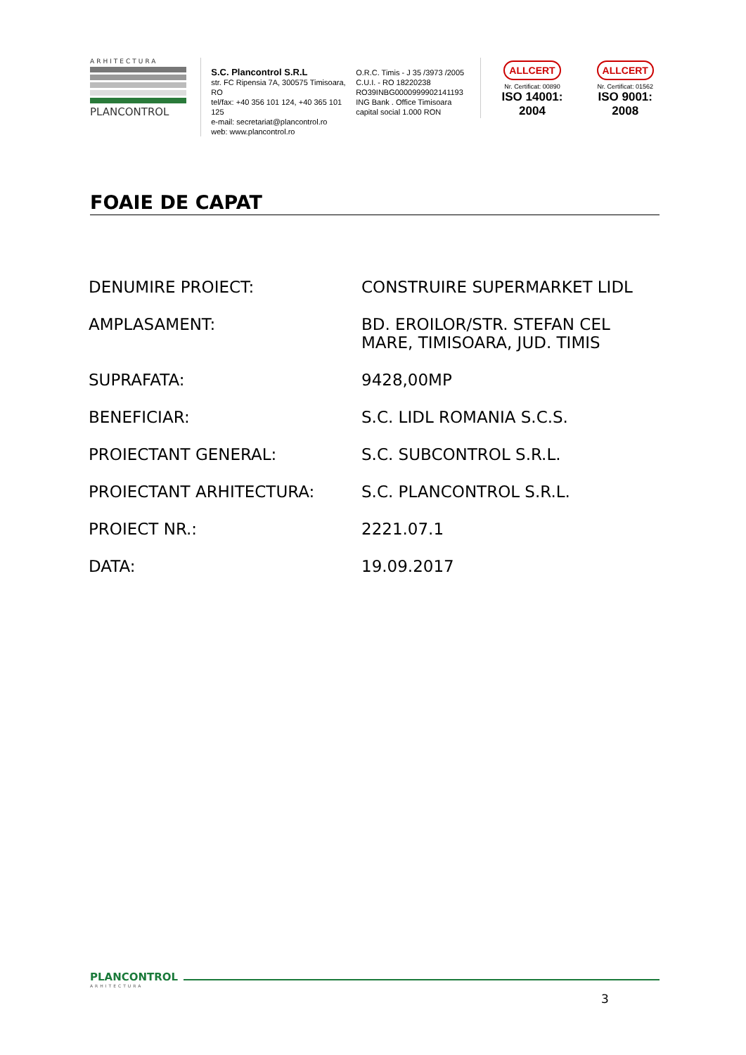ARHITECTURA
PLANCONTROL
S.C. Plancontrol S.R.L
str. FC Ripensia 7A, 300575 Timisoara, RO
tel/fax: +40 356 101 124, +40 365 101 125
e-mail: secretariat@plancontrol.ro
web: www.plancontrol.ro
O.R.C. Timis - J 35 /3973 /2005
C.U.I. - RO 18220238
RO39INBG0000999902141193
ING Bank . Office Timisoara
capital social 1.000 RON
ALLCERT
Nr. Certificat: 00890
ISO 14001: 2004
ALLCERT
Nr. Certificat: 01562
ISO 9001: 2008
FOAIE DE CAPAT
| DENUMIRE PROIECT: | CONSTRUIRE SUPERMARKET LIDL |
| AMPLASAMENT: | BD. EROILOR/STR. STEFAN CEL MARE, TIMISOARA, JUD. TIMIS |
| SUPRAFATA: | 9428,00MP |
| BENEFICIAR: | S.C. LIDL ROMANIA S.C.S. |
| PROIECTANT GENERAL: | S.C. SUBCONTROL S.R.L. |
| PROIECTANT ARHITECTURA: | S.C. PLANCONTROL S.R.L. |
| PROIECT NR.: | 2221.07.1 |
| DATA: | 19.09.2017 |
PLANCONTROL
ARHITECTURA
3